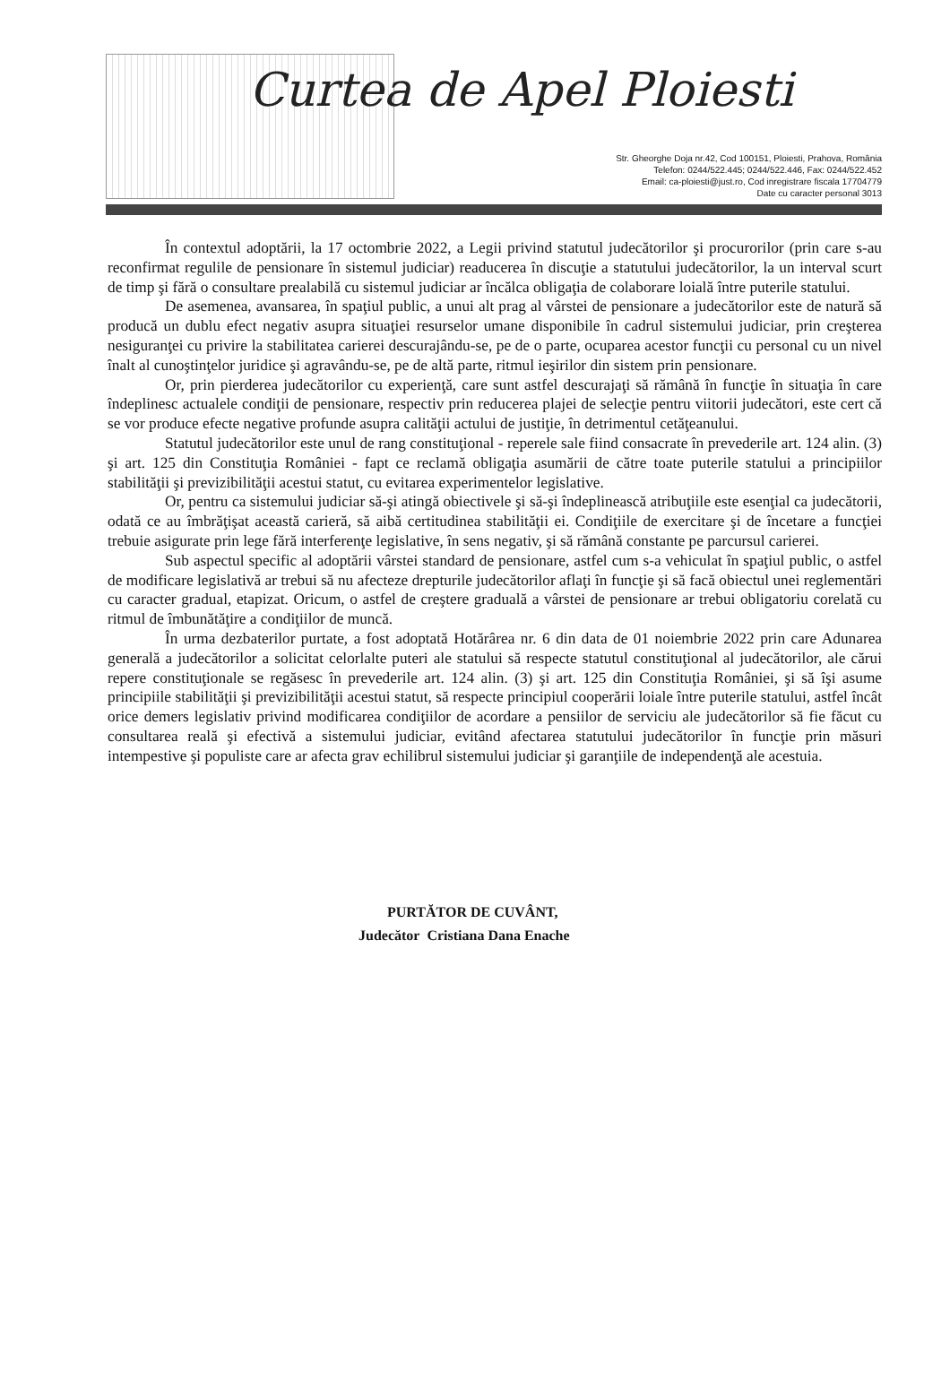Curtea de Apel Ploiesti
Str. Gheorghe Doja nr.42, Cod 100151, Ploiesti, Prahova, România
Telefon: 0244/522.445; 0244/522.446, Fax: 0244/522.452
Email: ca-ploiesti@just.ro, Cod inregistrare fiscala 17704779
Date cu caracter personal 3013
În contextul adoptării, la 17 octombrie 2022, a Legii privind statutul judecătorilor şi procurorilor (prin care s-au reconfirmat regulile de pensionare în sistemul judiciar) readucerea în discuţie a statutului judecătorilor, la un interval scurt de timp şi fără o consultare prealabilă cu sistemul judiciar ar încălca obligaţia de colaborare loială între puterile statului.
De asemenea, avansarea, în spaţiul public, a unui alt prag al vârstei de pensionare a judecătorilor este de natură să producă un dublu efect negativ asupra situaţiei resurselor umane disponibile în cadrul sistemului judiciar, prin creşterea nesiguranţei cu privire la stabilitatea carierei descurajându-se, pe de o parte, ocuparea acestor funcţii cu personal cu un nivel înalt al cunoştinţelor juridice şi agravându-se, pe de altă parte, ritmul ieşirilor din sistem prin pensionare.
Or, prin pierderea judecătorilor cu experienţă, care sunt astfel descurajaţi să rămână în funcţie în situaţia în care îndeplinesc actualele condiţii de pensionare, respectiv prin reducerea plajei de selecţie pentru viitorii judecători, este cert că se vor produce efecte negative profunde asupra calităţii actului de justiţie, în detrimentul cetăţeanului.
Statutul judecătorilor este unul de rang constituţional - reperele sale fiind consacrate în prevederile art. 124 alin. (3) şi art. 125 din Constituţia României - fapt ce reclamă obligaţia asumării de către toate puterile statului a principiilor stabilităţii şi previzibilităţii acestui statut, cu evitarea experimentelor legislative.
Or, pentru ca sistemului judiciar să-şi atingă obiectivele şi să-şi îndeplinească atribuţiile este esenţial ca judecătorii, odată ce au îmbrăţişat această carieră, să aibă certitudinea stabilităţii ei. Condiţiile de exercitare şi de încetare a funcţiei trebuie asigurate prin lege fără interferenţe legislative, în sens negativ, şi să rămână constante pe parcursul carierei.
Sub aspectul specific al adoptării vârstei standard de pensionare, astfel cum s-a vehiculat în spaţiul public, o astfel de modificare legislativă ar trebui să nu afecteze drepturile judecătorilor aflaţi în funcţie şi să facă obiectul unei reglementări cu caracter gradual, etapizat. Oricum, o astfel de creştere graduală a vârstei de pensionare ar trebui obligatoriu corelată cu ritmul de îmbunătăţire a condiţiilor de muncă.
În urma dezbaterilor purtate, a fost adoptată Hotărârea nr. 6 din data de 01 noiembrie 2022 prin care Adunarea generală a judecătorilor a solicitat celorlalte puteri ale statului să respecte statutul constituţional al judecătorilor, ale cărui repere constituţionale se regăsesc în prevederile art. 124 alin. (3) şi art. 125 din Constituţia României, şi să îşi asume principiile stabilităţii şi previzibilităţii acestui statut, să respecte principiul cooperării loiale între puterile statului, astfel încât orice demers legislativ privind modificarea condiţiilor de acordare a pensiilor de serviciu ale judecătorilor să fie făcut cu consultarea reală şi efectivă a sistemului judiciar, evitând afectarea statutului judecătorilor în funcţie prin măsuri intempestive şi populiste care ar afecta grav echilibrul sistemului judiciar şi garanţiile de independenţă ale acestuia.
PURTĂTOR DE CUVÂNT,
Judecător Cristiana Dana Enache